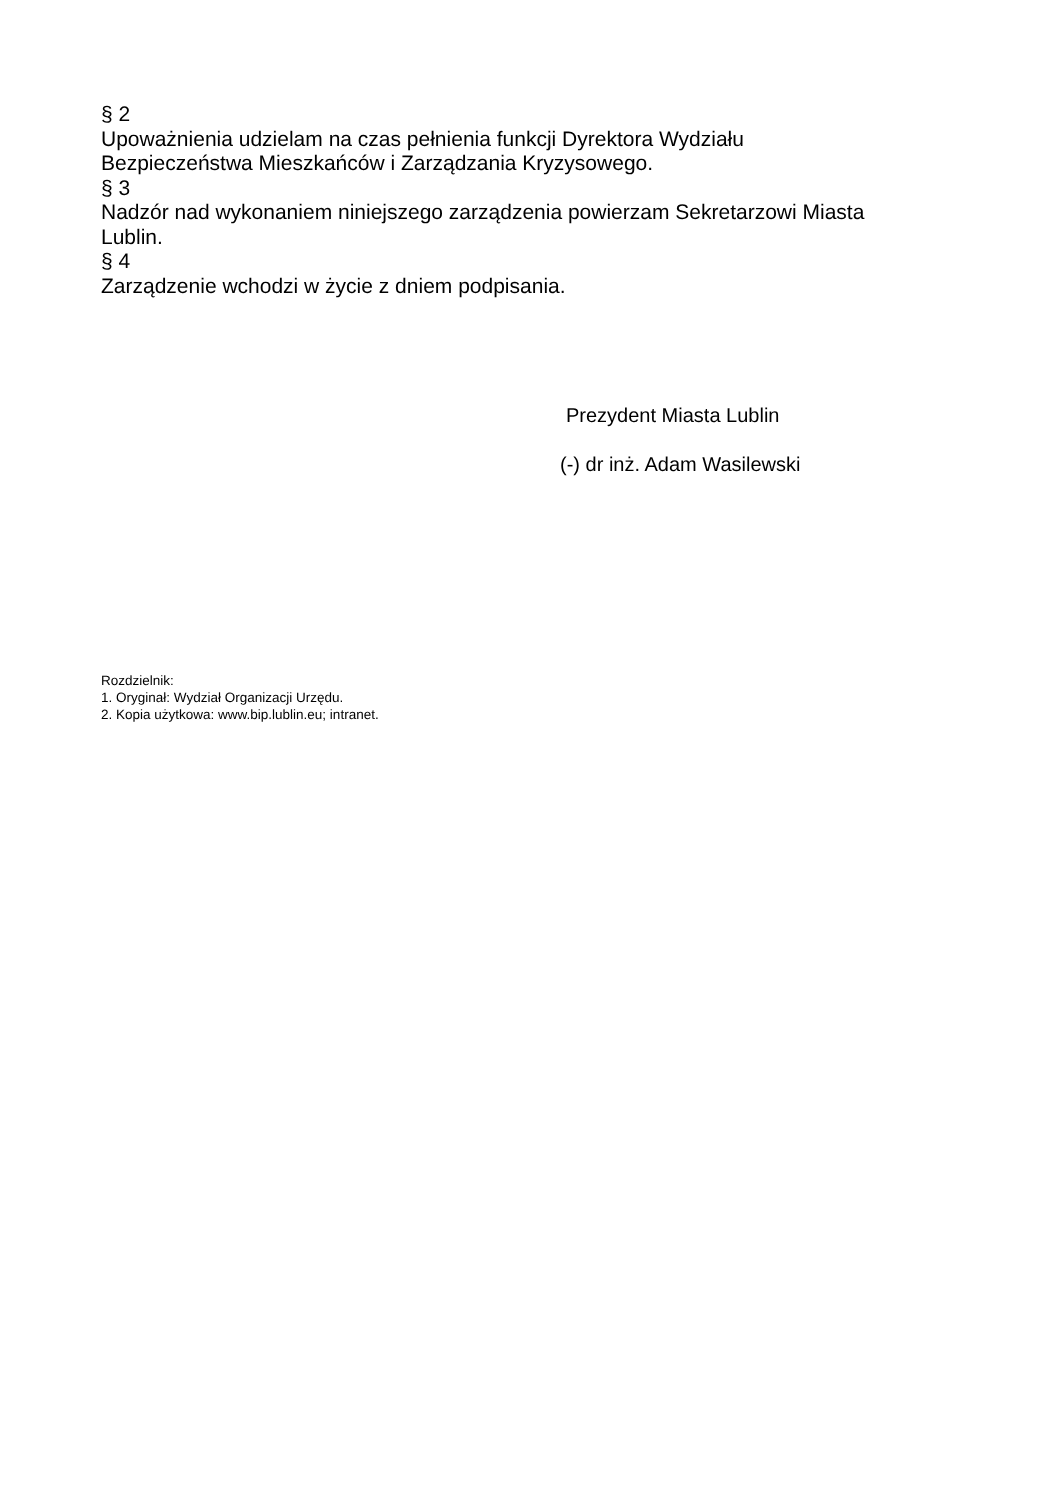§ 2
Upoważnienia udzielam na czas pełnienia funkcji Dyrektora Wydziału
Bezpieczeństwa Mieszkańców i Zarządzania Kryzysowego.
§ 3
Nadzór nad wykonaniem niniejszego zarządzenia powierzam Sekretarzowi Miasta Lublin.
§ 4
Zarządzenie wchodzi w życie z dniem podpisania.
Prezydent Miasta Lublin
(-) dr inż. Adam Wasilewski
Rozdzielnik:
1. Oryginał: Wydział Organizacji Urzędu.
2. Kopia użytkowa: www.bip.lublin.eu; intranet.